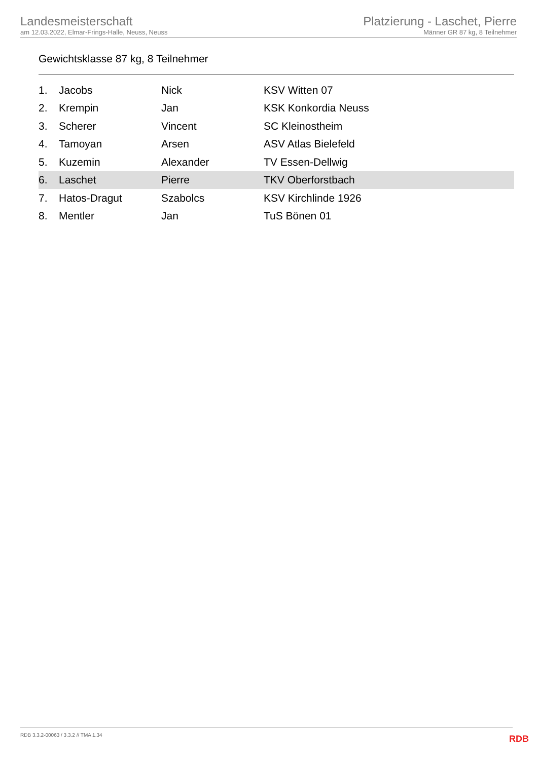Landesmeisterschaft
am 12.03.2022, Elmar-Frings-Halle, Neuss, Neuss
Platzierung - Laschet, Pierre
Männer GR 87 kg, 8 Teilnehmer
Gewichtsklasse 87 kg, 8 Teilnehmer
| 1. | Jacobs | Nick | KSV Witten 07 |
| 2. | Krempin | Jan | KSK Konkordia Neuss |
| 3. | Scherer | Vincent | SC Kleinostheim |
| 4. | Tamoyan | Arsen | ASV Atlas Bielefeld |
| 5. | Kuzemin | Alexander | TV Essen-Dellwig |
| 6. | Laschet | Pierre | TKV Oberforstbach |
| 7. | Hatos-Dragut | Szabolcs | KSV Kirchlinde 1926 |
| 8. | Mentler | Jan | TuS Bönen 01 |
RDB 3.3.2-00063 / 3.3.2 // TMA 1.34
RDB